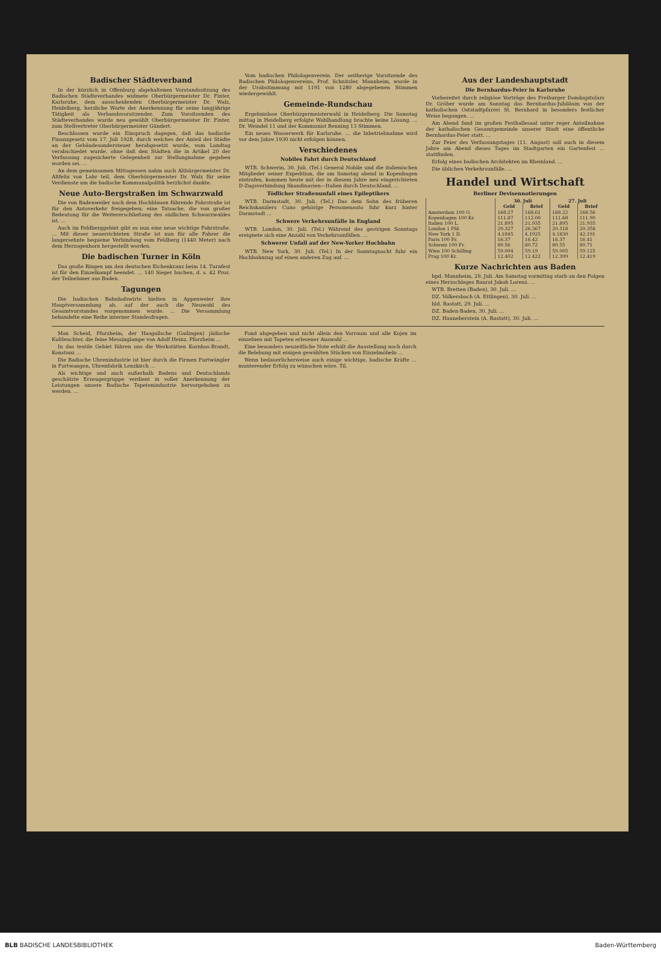Badischer Städteverband
In der kürzlich in Offenburg abgehaltenen Vorstandssitzung des Badischen Städteverbandes widmete Oberbürgermeister Dr. Finter, Karlsruhe, dem ausscheidenden Oberbürgermeister Dr. Walz, Heidelberg, herzliche Worte der Anerkennung für seine langjährige Tätigkeit als Verbandsvorsitzender. Zum Vorsitzenden des Städteverbandes wurde neu gewählt Oberbürgermeister Dr. Finter, zum Stellvertreter Oberbürgermeister Gündert.
Beschlossen wurde ein Einspruch dagegen, daß das badische Finanzgesetz vom 17. Juli 1928, durch welches der Anteil der Städte an der Gebäudesondersteuer herabgesetzt wurde, vom Landtag verabschiedet wurde, ohne daß den Städten die in Artikel 20 der Verfassung zugesicherte Gelegenheit zur Stellungnahme gegeben worden sei. ...
An dem gemeinsamen Mittagessen nahm auch Altbürgermeister Dr. Altfelix von Lahr teil, dem Oberbürgermeister Dr. Walz für seine Verdienste um die badische Kommunalpolitik herzlichst dankte.
Neue Auto-Bergstraßen im Schwarzwald
Die von Badenweiler nach dem Hochblauen führende Fahrstraße ist für den Autoverkehr freigegeben; eine Tatsache, die von großer Bedeutung für die Weitererschließung des südlichen Schwarzwaldes ist. ...
Auch im Feldberggebiet gibt es nun eine neue wichtige Fahrstraße. ... Mit dieser neuerrichteten Straße ist nun für alle Fahrer die langersehnte bequeme Verbindung vom Feldberg (1440 Meter) nach dem Herzogenhorn hergestellt worden.
Die badischen Turner in Köln
Das große Ringen um den deutschen Eichenkranz beim 14. Turnfest ist für den Einzelkampf beendet. ... 140 Sieger buchen, d. s. 42 Proz. der Teilnehmer aus Baden.
Tagungen
Die badischen Bahnhofswirte hielten in Appenweier ihre Hauptversammlung ab, auf der auch die Neuwahl des Gesamtvorstandes vorgenommen wurde. ... Die Versammlung behandelte eine Reihe interner Standesfragen.
Vom badischen Philologenverein. Der seitherige Vorsitzende des Badischen Philologenvereins, Prof. Schnitzler, Mannheim, wurde in der Urabstimmung mit 1191 von 1280 abgegebenen Stimmen wiedergewählt.
Gemeinde-Rundschau
Ergebnislose Oberbürgermeisterwahl in Heidelberg. Die Samstag mittag in Heidelberg erfolgte Wahlhandlung brachte keine Lösung. ... Dr. Weindel 11 und der Kommunist Benning 13 Stimmen.
Ein neues Wasserwerk für Karlsruhe. ... die Inbetriebnahme wird vor dem Jahre 1930 nicht erfolgen können.
Verschiedenes
Nobiles Fahrt durch Deutschland
WTB. Schwerin, 30. Juli. (Tel.) General Nobile und die italienischen Mitglieder seiner Expedition, die am Samstag abend in Kopenhagen eintrafen, kommen heute mit der in diesem Jahre neu eingerichteten D-Zugsverbindung Skandinavien—Italien durch Deutschland. ...
Tödlicher Straßenunfall eines Epileptikers
WTB. Darmstadt, 30. Juli. (Tel.) Das dem Sohn des früheren Reichskanzlers Cuno gehörige Personenauto fuhr kurz hinter Darmstadt ...
Schwere Verkehrsunfälle in England
WTB. London, 30. Juli. (Tel.) Während des gestrigen Sonntags ereignete sich eine Anzahl von Verkehrsunfällen. ...
Schwerer Unfall auf der New-Yorker Hochbahn
WTB. New York, 30. Juli. (Tel.) In der Sonntagnacht fuhr ein Hochbahnzug auf einen anderen Zug auf. ...
Aus der Landeshauptstadt
Die Bernhardus-Feier in Karlsruhe
Vorbereitet durch religiöse Vorträge des Freiburger Domkapitulars Dr. Gröber wurde am Sonntag das Bernhardus-Jubiläum von der katholischen Oststadtpfarrei St. Bernhard in besonders festlicher Weise begangen. ...
Am Abend fand im großen Festhallesaal unter reger Anteilnahme der katholischen Gesamtgemeinde unserer Stadt eine öffentliche Bernhardus-Feier statt. ...
Zur Feier des Verfassungstages (11. August) soll auch in diesem Jahre am Abend dieses Tages im Stadtgarten ein Gartenfest ... stattfinden.
Erfolg eines badischen Architekten im Rheinland. ...
Die üblichen Verkehrsunfälle. ...
Handel und Wirtschaft
Berliner Devisennotierungen
| | 30. Juli | | 27. Juli | |
| --- | --- | --- | --- | --- |
| | Geld | Brief | Geld | Brief |
| Amsterdam 100 G. | 168.27 | 168.61 | 168.22 | 168.56 |
| Kopenhagen 100 Kr. | 111.87 | 112.00 | 111.68 | 111.90 |
| Italien 100 L. | 21.895 | 21.935 | 21.895 | 21.935 |
| London 1 Pfd. | 20.327 | 26.367 | 20.318 | 20.358 |
| New York 1 D. | 4.1845 | 4.1925 | 4.1830 | 42.191 |
| Paris 100 Fr. | 16.37 | 16.42 | 16.37 | 16.41 |
| Schweiz 100 Fr. | 80.56 | 80.72 | 80.55 | 80.71 |
| Wien 100 Schilling | 59.004 | 59.19 | 59.005 | 59.125 |
| Prag 100 Kr. | 12.402 | 12.422 | 12.399 | 12.419 |
Kurze Nachrichten aus Baden
bpd. Mannheim, 29. Juli. Am Samstag vormittag starb an den Folgen eines Herzschlages Baurat Jakob Lorenz. ...
WTB. Bretten (Baden), 30. Juli. ...
DZ. Völkersbach (A. Ettlingen), 30. Juli. ...
bld. Rastatt, 29. Juli. ...
DZ. Baden-Baden, 30. Juli. ...
DZ. Hauneberstein (A. Rastatt), 30. Juli. ...
Max Scheid, Pforzheim, der Hasgallsche (Gailingen) jüdische Kultleuchter, die feine Messinglampe von Adolf Heinz, Pforzheim ...
In das textile Gebiet führen uns die Werkstätten Kornhas-Brandt, Konstanz ...
Die Badische Uhrenindustrie ist hier durch die Firmen Furtwängler in Furtwangen, Uhrenfabrik Lenzkirch ...
Als wichtige und auch außerhalb Badens und Deutschlands geschätzte Erzeugergruppe verdient in voller Anerkennung der Leistungen unsere Badische Tapetenindustrie hervorgehoben zu werden. ...
Fond abgegeben und nicht allein den Vorraum und alle Kojen im einzelnen mit Tapeten erlesener Auswahl ...
Eine besonders neuzeitliche Note erhält die Ausstellung noch durch die Belebung mit einigen gewählten Stücken von Einzelmöbeln ...
Wenn bedauerlicherweise auch einige wichtige, badische Kräfte ... munterender Erfolg zu wünschen wäre. Til.
BLB BADISCHE LANDESBIBLIOTHEK Baden-Württemberg